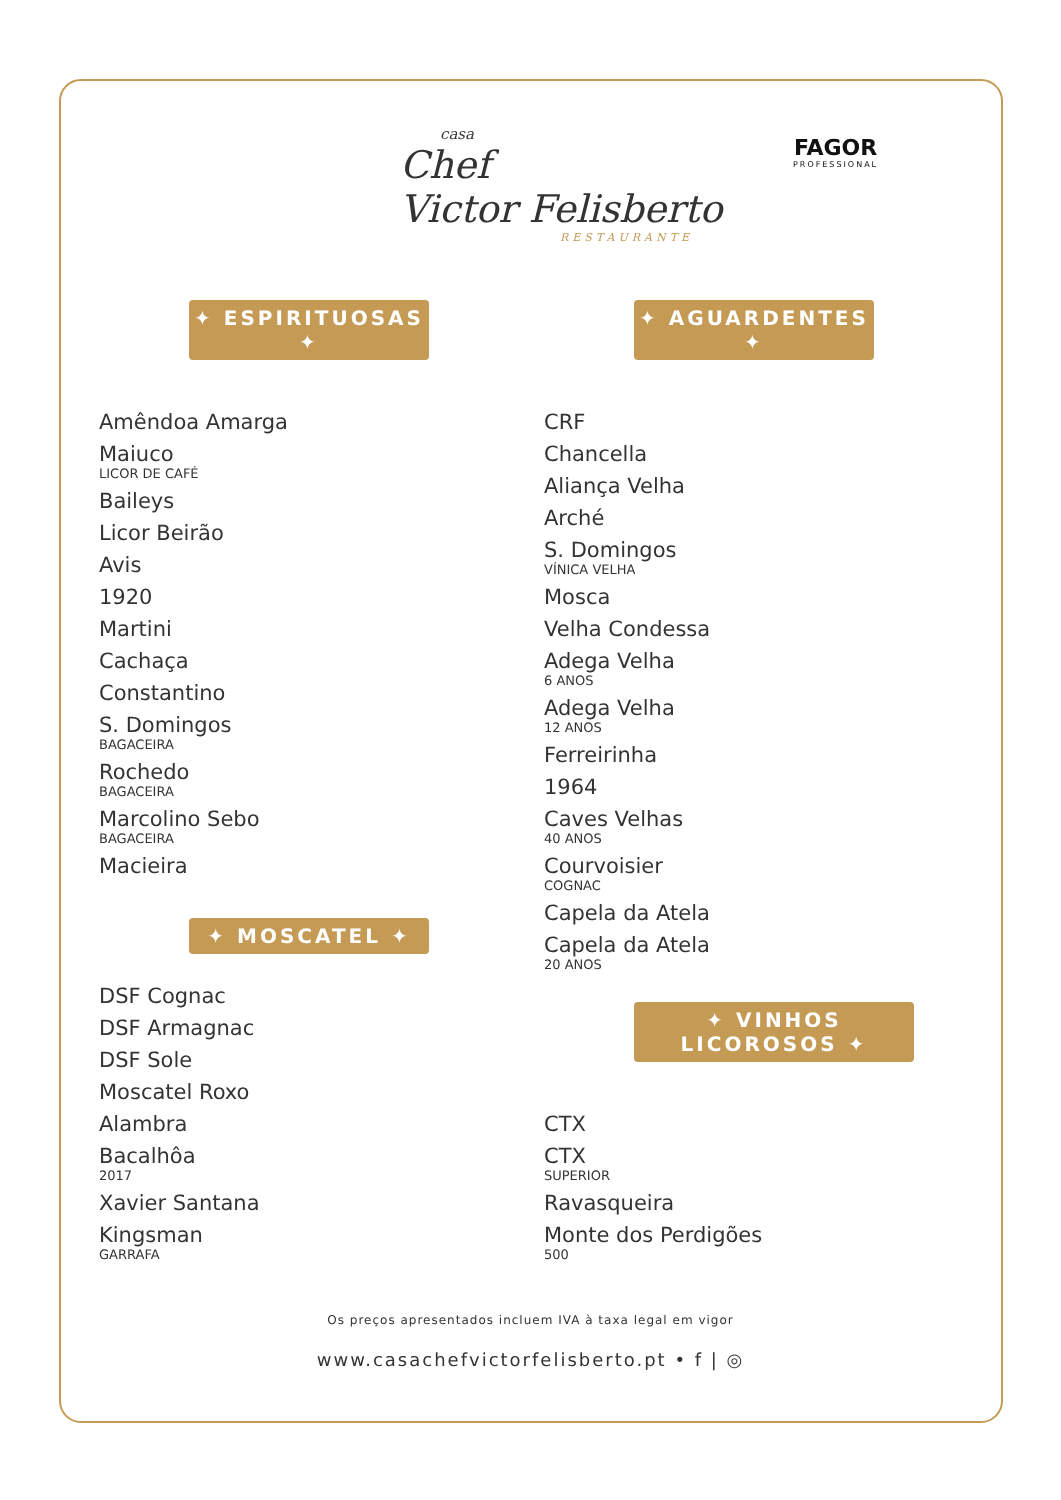casa
Chef
Victor Felisberto
RESTAURANTE
FAGOR
PROFESSIONAL
✦ ESPIRITUOSAS ✦
Amêndoa Amarga
Maiuco
LICOR DE CAFÉ
Baileys
Licor Beirão
Avis
1920
Martini
Cachaça
Constantino
S. Domingos
BAGACEIRA
Rochedo
BAGACEIRA
Marcolino Sebo
BAGACEIRA
Macieira
✦ MOSCATEL ✦
DSF Cognac
DSF Armagnac
DSF Sole
Moscatel Roxo
Alambra
Bacalhôa
2017
Xavier Santana
Kingsman
GARRAFA
✦ AGUARDENTES ✦
CRF
Chancella
Aliança Velha
Arché
S. Domingos
VÍNICA VELHA
Mosca
Velha Condessa
Adega Velha
6 ANOS
Adega Velha
12 ANOS
Ferreirinha
1964
Caves Velhas
40 ANOS
Courvoisier
COGNAC
Capela da Atela
Capela da Atela
20 ANOS
✦ VINHOS LICOROSOS ✦
CTX
CTX
SUPERIOR
Ravasqueira
Monte dos Perdigões
500
Os preços apresentados incluem IVA à taxa legal em vigor
www.casachefvictorfelisberto.pt • f | ◎